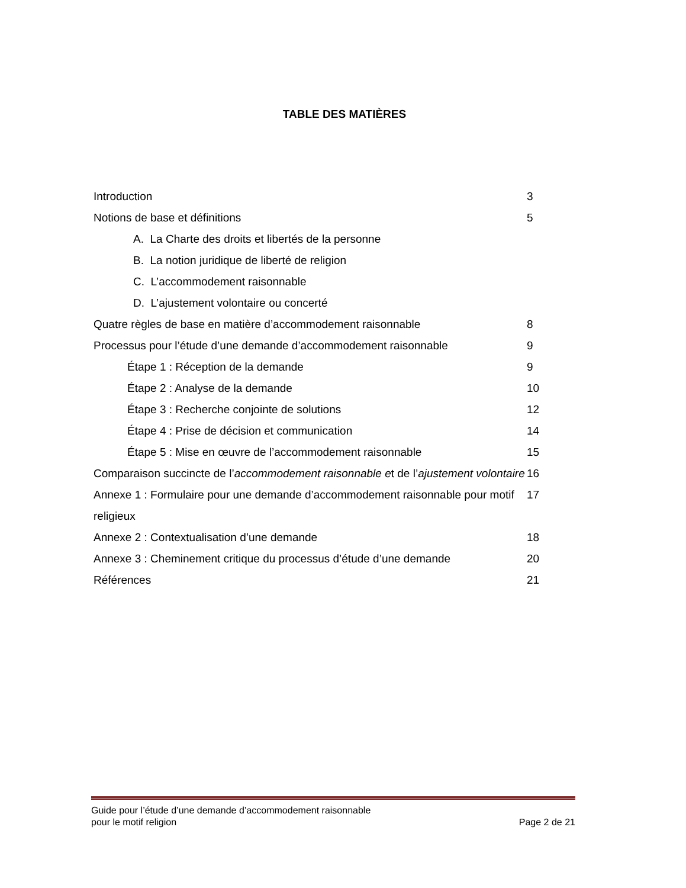TABLE DES MATIÈRES
Introduction 3
Notions de base et définitions 5
A. La Charte des droits et libertés de la personne
B. La notion juridique de liberté de religion
C. L’accommodement raisonnable
D. L’ajustement volontaire ou concerté
Quatre règles de base en matière d’accommodement raisonnable 8
Processus pour l’étude d’une demande d’accommodement raisonnable 9
Étape 1 : Réception de la demande 9
Étape 2 : Analyse de la demande 10
Étape 3 : Recherche conjointe de solutions 12
Étape 4 : Prise de décision et communication 14
Étape 5 : Mise en œuvre de l’accommodement raisonnable 15
Comparaison succincte de l’accommodement raisonnable et de l’ajustement volontaire 16
Annexe 1 : Formulaire pour une demande d’accommodement raisonnable pour motif religieux 17
Annexe 2 : Contextualisation d’une demande 18
Annexe 3 : Cheminement critique du processus d’étude d’une demande 20
Références 21
Guide pour l’étude d’une demande d’accommodement raisonnable
pour le motif religion Page 2 de 21